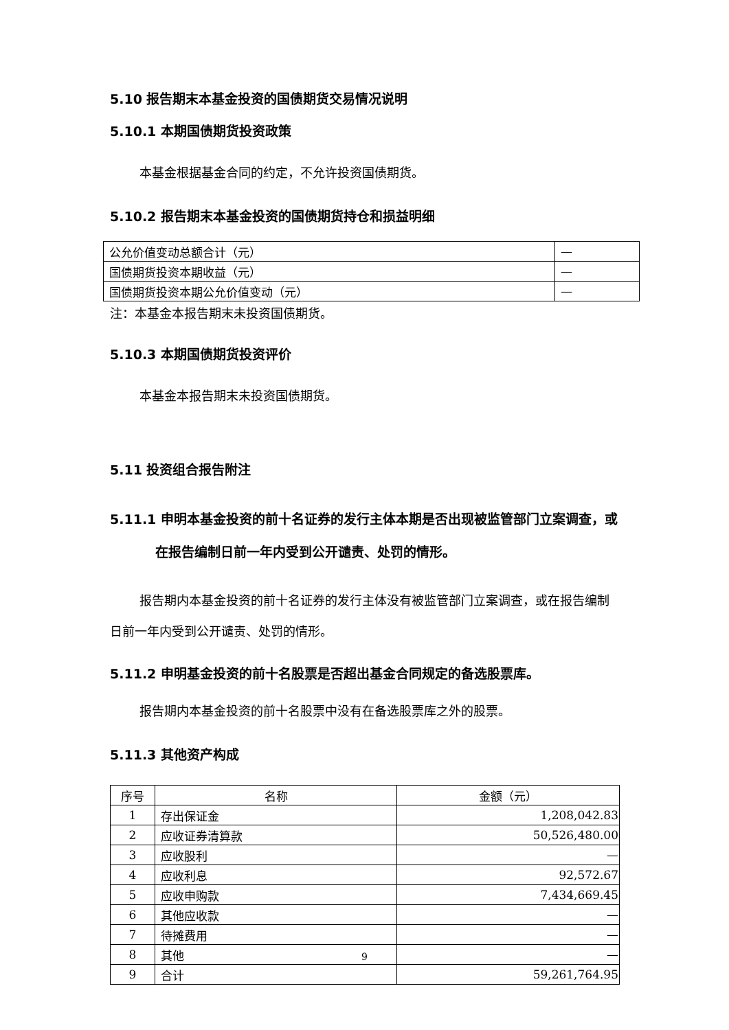5.10 报告期末本基金投资的国债期货交易情况说明
5.10.1 本期国债期货投资政策
本基金根据基金合同的约定，不允许投资国债期货。
5.10.2 报告期末本基金投资的国债期货持仓和损益明细
| 公允价值变动总额合计（元） | — |
| 国债期货投资本期收益（元） | — |
| 国债期货投资本期公允价值变动（元） | — |
注：本基金本报告期末未投资国债期货。
5.10.3 本期国债期货投资评价
本基金本报告期末未投资国债期货。
5.11 投资组合报告附注
5.11.1 申明本基金投资的前十名证券的发行主体本期是否出现被监管部门立案调查，或在报告编制日前一年内受到公开谴责、处罚的情形。
报告期内本基金投资的前十名证券的发行主体没有被监管部门立案调查，或在报告编制日前一年内受到公开谴责、处罚的情形。
5.11.2 申明基金投资的前十名股票是否超出基金合同规定的备选股票库。
报告期内本基金投资的前十名股票中没有在备选股票库之外的股票。
5.11.3 其他资产构成
| 序号 | 名称 | 金额（元） |
| 1 | 存出保证金 | 1,208,042.83 |
| 2 | 应收证券清算款 | 50,526,480.00 |
| 3 | 应收股利 | — |
| 4 | 应收利息 | 92,572.67 |
| 5 | 应收申购款 | 7,434,669.45 |
| 6 | 其他应收款 | — |
| 7 | 待摊费用 | — |
| 8 | 其他 | — |
| 9 | 合计 | 59,261,764.95 |
9